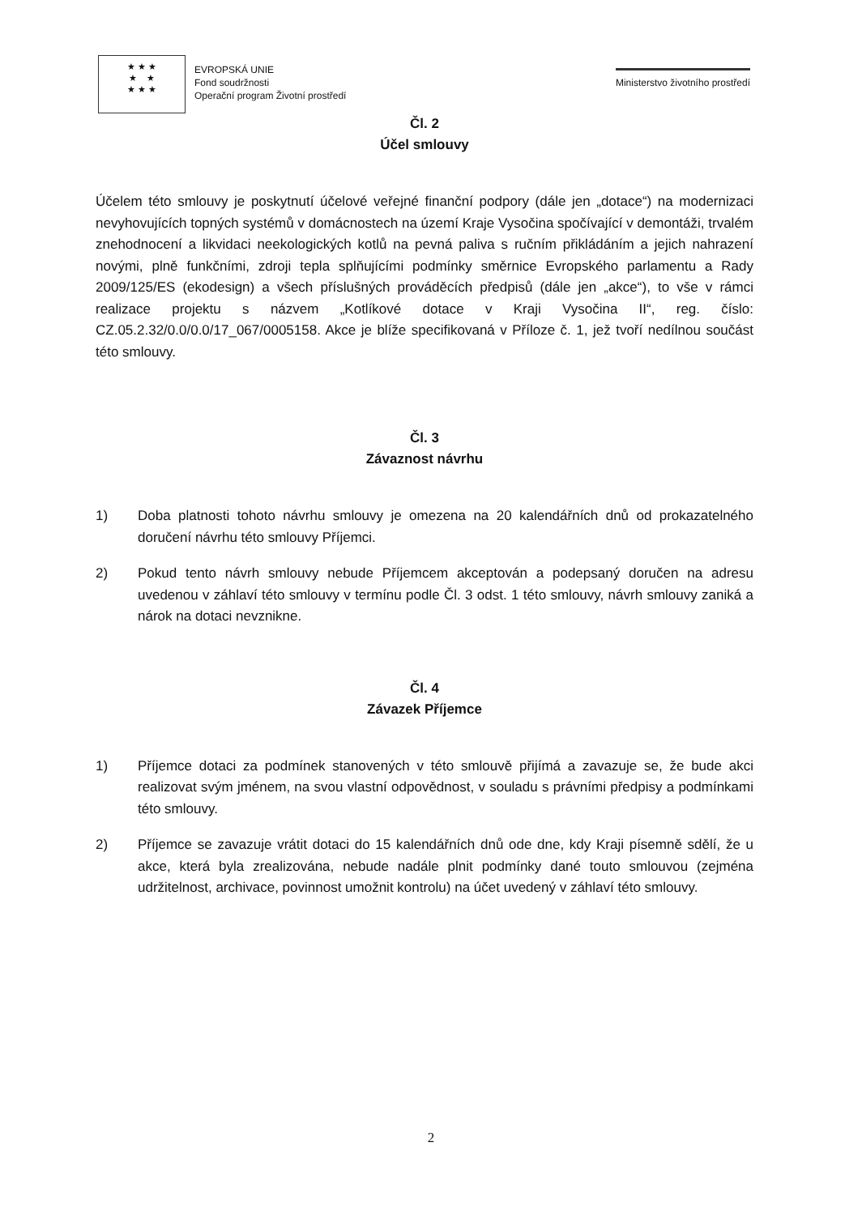★ ★ ★
★ ★
★ ★ ★
EVROPSKÁ UNIE
Fond soudržnosti
Operační program Životní prostředí
Ministerstvo životního prostředí
Čl. 2
Účel smlouvy
Účelem této smlouvy je poskytnutí účelové veřejné finanční podpory (dále jen „dotace“) na modernizaci nevyhovujících topných systémů v domácnostech na území Kraje Vysočina spočívající v demontáži, trvalém znehodnocení a likvidaci neekologických kotlů na pevná paliva s ručním přikládáním a jejich nahrazení novými, plně funkčními, zdroji tepla splňujícími podmínky směrnice Evropského parlamentu a Rady 2009/125/ES (ekodesign) a všech příslušných prováděcích předpisů (dále jen „akce“), to vše v rámci realizace projektu s názvem „Kotlíkové dotace v Kraji Vysočina II“, reg. číslo: CZ.05.2.32/0.0/0.0/17_067/0005158. Akce je blíže specifikovaná v Příloze č. 1, jež tvoří nedílnou součást této smlouvy.
Čl. 3
Závaznost návrhu
1) Doba platnosti tohoto návrhu smlouvy je omezena na 20 kalendářních dnů od prokazatelného doručení návrhu této smlouvy Příjemci.
2) Pokud tento návrh smlouvy nebude Příjemcem akceptován a podepsaný doručen na adresu uvedenou v záhlaví této smlouvy v termínu podle Čl. 3 odst. 1 této smlouvy, návrh smlouvy zaniká a nárok na dotaci nevznikne.
Čl. 4
Závazek Příjemce
1) Příjemce dotaci za podmínek stanovených v této smlouvě přijímá a zavazuje se, že bude akci realizovat svým jménem, na svou vlastní odpovědnost, v souladu s právními předpisy a podmínkami této smlouvy.
2) Příjemce se zavazuje vrátit dotaci do 15 kalendářních dnů ode dne, kdy Kraji písemně sdělí, že u akce, která byla zrealizována, nebude nadále plnit podmínky dané touto smlouvou (zejména udržitelnost, archivace, povinnost umožnit kontrolu) na účet uvedený v záhlaví této smlouvy.
2